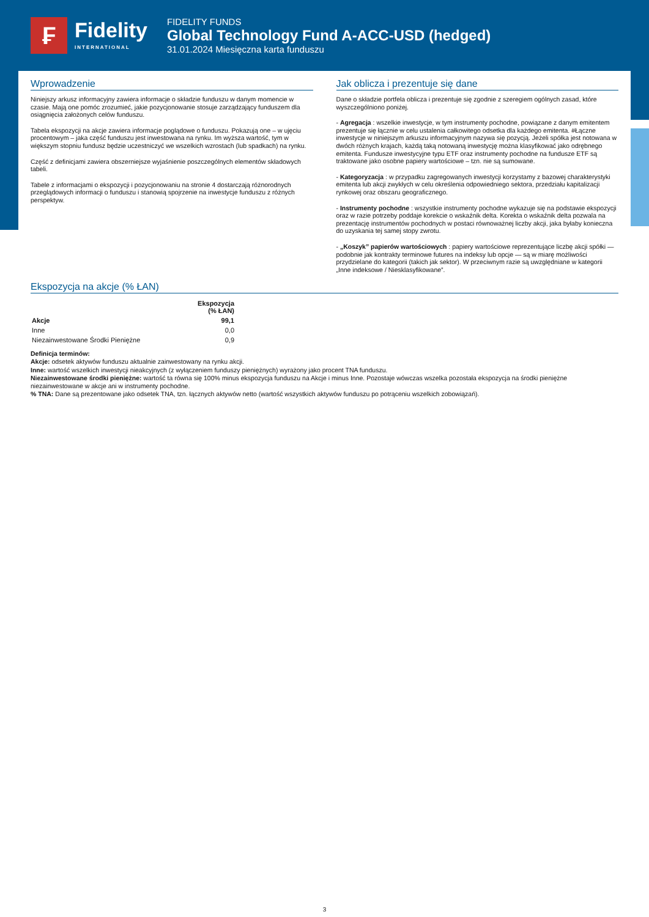₣
Fidelity
INTERNATIONAL
FIDELITY FUNDS
Global Technology Fund A-ACC-USD (hedged)
31.01.2024 Miesięczna karta funduszu
Wprowadzenie
Niniejszy arkusz informacyjny zawiera informacje o składzie funduszu w danym momencie w czasie. Mają one pomóc zrozumieć, jakie pozycjonowanie stosuje zarządzający funduszem dla osiągnięcia założonych celów funduszu.
Tabela ekspozycji na akcje zawiera informacje poglądowe o funduszu. Pokazują one – w ujęciu procentowym – jaka część funduszu jest inwestowana na rynku. Im wyższa wartość, tym w większym stopniu fundusz będzie uczestniczyć we wszelkich wzrostach (lub spadkach) na rynku.
Część z definicjami zawiera obszerniejsze wyjaśnienie poszczególnych elementów składowych tabeli.
Tabele z informacjami o ekspozycji i pozycjonowaniu na stronie 4 dostarczają różnorodnych przeglądowych informacji o funduszu i stanowią spojrzenie na inwestycje funduszu z różnych perspektyw.
Jak oblicza i prezentuje się dane
Dane o składzie portfela oblicza i prezentuje się zgodnie z szeregiem ogólnych zasad, które wyszczególniono poniżej.
- Agregacja : wszelkie inwestycje, w tym instrumenty pochodne, powiązane z danym emitentem prezentuje się łącznie w celu ustalenia całkowitego odsetka dla każdego emitenta. #Łączne inwestycje w niniejszym arkuszu informacyjnym nazywa się pozycją. Jeżeli spółka jest notowana w dwóch różnych krajach, każdą taką notowaną inwestycję można klasyfikować jako odrębnego emitenta. Fundusze inwestycyjne typu ETF oraz instrumenty pochodne na fundusze ETF są traktowane jako osobne papiery wartościowe – tzn. nie są sumowane.
- Kategoryzacja : w przypadku zagregowanych inwestycji korzystamy z bazowej charakterystyki emitenta lub akcji zwykłych w celu określenia odpowiedniego sektora, przedziału kapitalizacji rynkowej oraz obszaru geograficznego.
- Instrumenty pochodne : wszystkie instrumenty pochodne wykazuje się na podstawie ekspozycji oraz w razie potrzeby poddaje korekcie o wskaźnik delta. Korekta o wskaźnik delta pozwala na prezentację instrumentów pochodnych w postaci równoważnej liczby akcji, jaka byłaby konieczna do uzyskania tej samej stopy zwrotu.
- „Koszyk” papierów wartościowych : papiery wartościowe reprezentujące liczbę akcji spółki — podobnie jak kontrakty terminowe futures na indeksy lub opcje — są w miarę możliwości przydzielane do kategorii (takich jak sektor). W przeciwnym razie są uwzględniane w kategorii „Inne indeksowe / Niesklasyfikowane”.
Ekspozycja na akcje (% ŁAN)
| | Ekspozycja (% ŁAN) |
| --- | --- |
| Akcje | 99,1 |
| Inne | 0,0 |
| Niezainwestowane Środki Pieniężne | 0,9 |
Definicja terminów:
Akcje: odsetek aktywów funduszu aktualnie zainwestowany na rynku akcji.
Inne: wartość wszelkich inwestycji nieakcyjnych (z wyłączeniem funduszy pieniężnych) wyrażony jako procent TNA funduszu.
Niezainwestowane środki pieniężne: wartość ta równa się 100% minus ekspozycja funduszu na Akcje i minus Inne. Pozostaje wówczas wszelka pozostała ekspozycja na środki pieniężne niezainwestowane w akcje ani w instrumenty pochodne.
% TNA: Dane są prezentowane jako odsetek TNA, tzn. łącznych aktywów netto (wartość wszystkich aktywów funduszu po potrąceniu wszelkich zobowiązań).
3